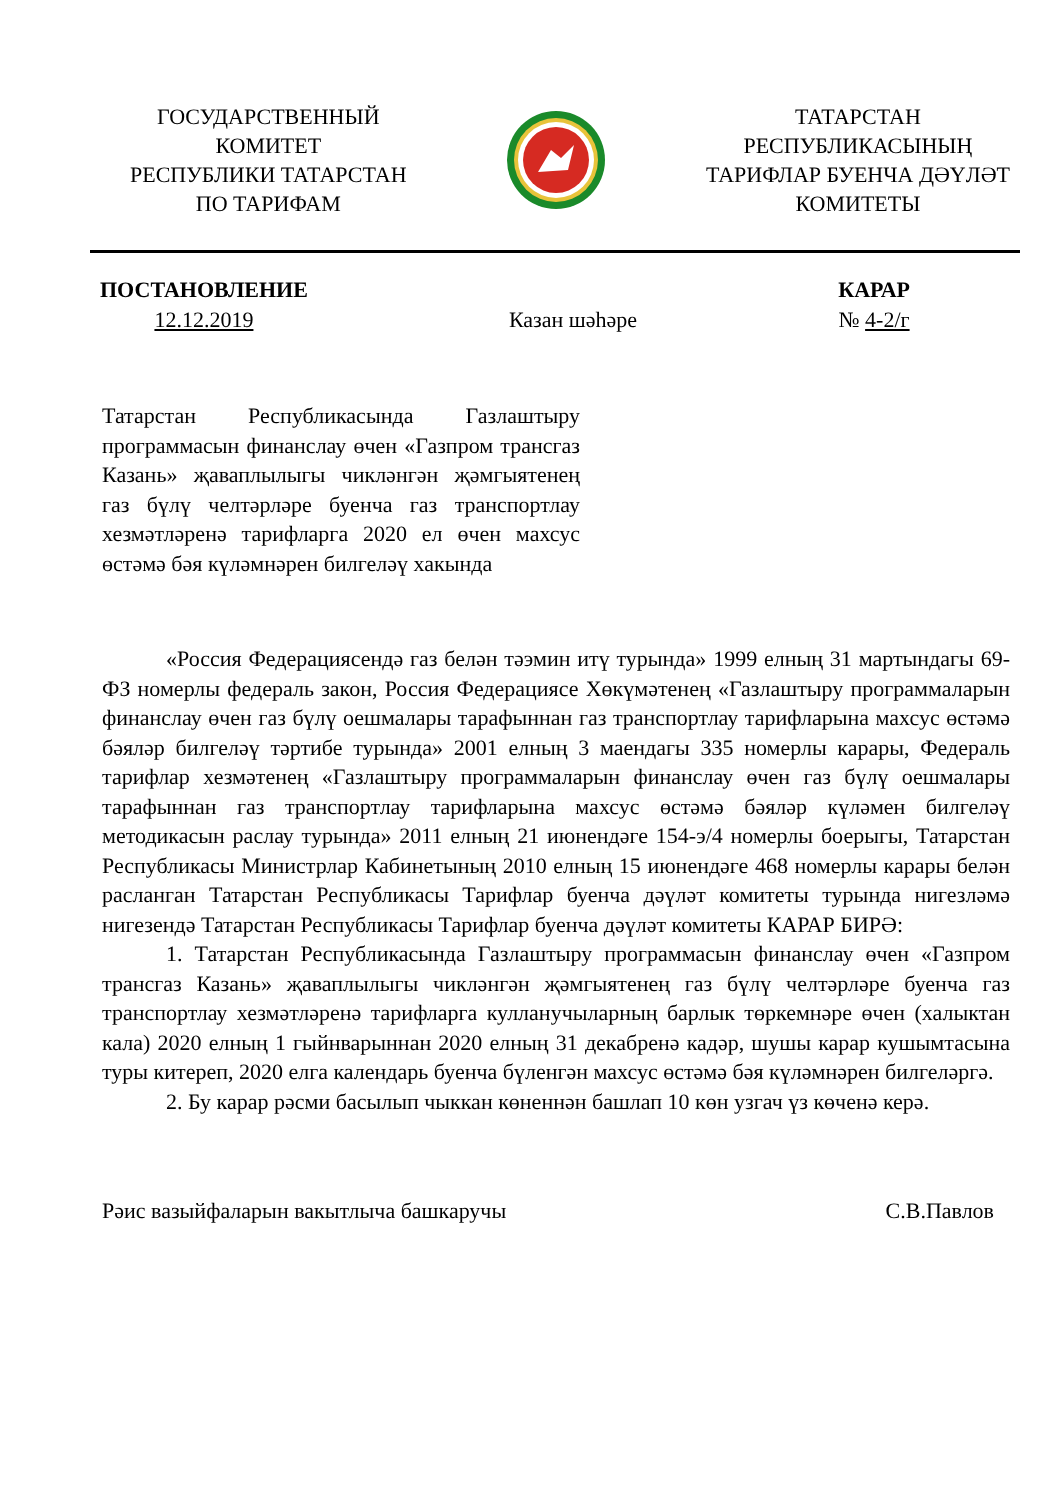ГОСУДАРСТВЕННЫЙ
КОМИТЕТ
РЕСПУБЛИКИ ТАТАРСТАН
ПО ТАРИФАМ
ТАТАРСТАН
РЕСПУБЛИКАСЫНЫҢ
ТАРИФЛАР БУЕНЧА ДӘҮЛӘТ
КОМИТЕТЫ
ПОСТАНОВЛЕНИЕ
12.12.2019
Казан шәһәре КАРАР
№ 4-2/г
Татарстан Республикасында Газлаштыру программасын финанслау өчен «Газпром трансгаз Казань» җаваплылыгы чикләнгән җәмгыятенең газ бүлү челтәрләре буенча газ транспортлау хезмәтләренә тарифларга 2020 ел өчен махсус өстәмә бәя күләмнәрен билгеләү хакында
«Россия Федерациясендә газ белән тәэмин итү турында» 1999 елның 31 мартындагы 69-ФЗ номерлы федераль закон, Россия Федерациясе Хөкүмәтенең «Газлаштыру программаларын финанслау өчен газ бүлү оешмалары тарафыннан газ транспортлау тарифларына махсус өстәмә бәяләр билгеләү тәртибе турында» 2001 елның 3 маендагы 335 номерлы карары, Федераль тарифлар хезмәтенең «Газлаштыру программаларын финанслау өчен газ бүлү оешмалары тарафыннан газ транспортлау тарифларына махсус өстәмә бәяләр күләмен билгеләү методикасын раслау турында» 2011 елның 21 июнендәге 154-э/4 номерлы боерыгы, Татарстан Республикасы Министрлар Кабинетының 2010 елның 15 июнендәге 468 номерлы карары белән расланган Татарстан Республикасы Тарифлар буенча дәүләт комитеты турында нигезләмә нигезендә Татарстан Республикасы Тарифлар буенча дәүләт комитеты КАРАР БИРӘ:
1. Татарстан Республикасында Газлаштыру программасын финанслау өчен «Газпром трансгаз Казань» җаваплылыгы чикләнгән җәмгыятенең газ бүлү челтәрләре буенча газ транспортлау хезмәтләренә тарифларга кулланучыларның барлык төркемнәре өчен (халыктан кала) 2020 елның 1 гыйнварыннан 2020 елның 31 декабренә кадәр, шушы карар кушымтасына туры китереп, 2020 елга календарь буенча бүленгән махсус өстәмә бәя күләмнәрен билгеләргә.
2. Бу карар рәсми басылып чыккан көненнән башлап 10 көн узгач үз көченә керә.
Рәис вазыйфаларын вакытлыча башкаручы С.В.Павлов